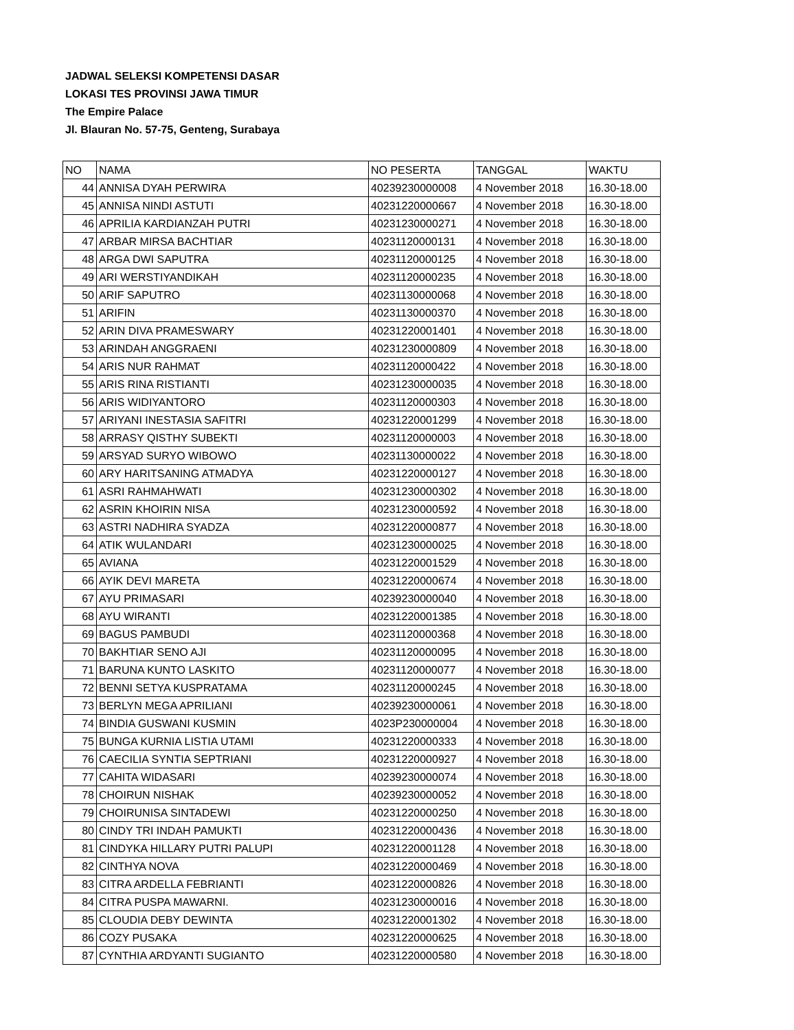JADWAL SELEKSI KOMPETENSI DASAR
LOKASI TES PROVINSI JAWA TIMUR
The Empire Palace
Jl. Blauran No. 57-75, Genteng, Surabaya
| NO | NAMA | NO PESERTA | TANGGAL | WAKTU |
| 44 | ANNISA DYAH PERWIRA | 40239230000008 | 4 November 2018 | 16.30-18.00 |
| 45 | ANNISA NINDI ASTUTI | 40231220000667 | 4 November 2018 | 16.30-18.00 |
| 46 | APRILIA KARDIANZAH PUTRI | 40231230000271 | 4 November 2018 | 16.30-18.00 |
| 47 | ARBAR MIRSA BACHTIAR | 40231120000131 | 4 November 2018 | 16.30-18.00 |
| 48 | ARGA DWI SAPUTRA | 40231120000125 | 4 November 2018 | 16.30-18.00 |
| 49 | ARI WERSTIYANDIKAH | 40231120000235 | 4 November 2018 | 16.30-18.00 |
| 50 | ARIF SAPUTRO | 40231130000068 | 4 November 2018 | 16.30-18.00 |
| 51 | ARIFIN | 40231130000370 | 4 November 2018 | 16.30-18.00 |
| 52 | ARIN DIVA PRAMESWARY | 40231220001401 | 4 November 2018 | 16.30-18.00 |
| 53 | ARINDAH ANGGRAENI | 40231230000809 | 4 November 2018 | 16.30-18.00 |
| 54 | ARIS NUR RAHMAT | 40231120000422 | 4 November 2018 | 16.30-18.00 |
| 55 | ARIS RINA RISTIANTI | 40231230000035 | 4 November 2018 | 16.30-18.00 |
| 56 | ARIS WIDIYANTORO | 40231120000303 | 4 November 2018 | 16.30-18.00 |
| 57 | ARIYANI INESTASIA SAFITRI | 40231220001299 | 4 November 2018 | 16.30-18.00 |
| 58 | ARRASY QISTHY SUBEKTI | 40231120000003 | 4 November 2018 | 16.30-18.00 |
| 59 | ARSYAD SURYO WIBOWO | 40231130000022 | 4 November 2018 | 16.30-18.00 |
| 60 | ARY HARITSANING ATMADYA | 40231220000127 | 4 November 2018 | 16.30-18.00 |
| 61 | ASRI RAHMAHWATI | 40231230000302 | 4 November 2018 | 16.30-18.00 |
| 62 | ASRIN KHOIRIN NISA | 40231230000592 | 4 November 2018 | 16.30-18.00 |
| 63 | ASTRI NADHIRA SYADZA | 40231220000877 | 4 November 2018 | 16.30-18.00 |
| 64 | ATIK WULANDARI | 40231230000025 | 4 November 2018 | 16.30-18.00 |
| 65 | AVIANA | 40231220001529 | 4 November 2018 | 16.30-18.00 |
| 66 | AYIK DEVI MARETA | 40231220000674 | 4 November 2018 | 16.30-18.00 |
| 67 | AYU PRIMASARI | 40239230000040 | 4 November 2018 | 16.30-18.00 |
| 68 | AYU WIRANTI | 40231220001385 | 4 November 2018 | 16.30-18.00 |
| 69 | BAGUS PAMBUDI | 40231120000368 | 4 November 2018 | 16.30-18.00 |
| 70 | BAKHTIAR SENO AJI | 40231120000095 | 4 November 2018 | 16.30-18.00 |
| 71 | BARUNA KUNTO LASKITO | 40231120000077 | 4 November 2018 | 16.30-18.00 |
| 72 | BENNI SETYA KUSPRATAMA | 40231120000245 | 4 November 2018 | 16.30-18.00 |
| 73 | BERLYN MEGA APRILIANI | 40239230000061 | 4 November 2018 | 16.30-18.00 |
| 74 | BINDIA GUSWANI KUSMIN | 4023P230000004 | 4 November 2018 | 16.30-18.00 |
| 75 | BUNGA KURNIA LISTIA UTAMI | 40231220000333 | 4 November 2018 | 16.30-18.00 |
| 76 | CAECILIA SYNTIA SEPTRIANI | 40231220000927 | 4 November 2018 | 16.30-18.00 |
| 77 | CAHITA WIDASARI | 40239230000074 | 4 November 2018 | 16.30-18.00 |
| 78 | CHOIRUN NISHAK | 40239230000052 | 4 November 2018 | 16.30-18.00 |
| 79 | CHOIRUNISA SINTADEWI | 40231220000250 | 4 November 2018 | 16.30-18.00 |
| 80 | CINDY TRI INDAH PAMUKTI | 40231220000436 | 4 November 2018 | 16.30-18.00 |
| 81 | CINDYKA HILLARY PUTRI PALUPI | 40231220001128 | 4 November 2018 | 16.30-18.00 |
| 82 | CINTHYA NOVA | 40231220000469 | 4 November 2018 | 16.30-18.00 |
| 83 | CITRA ARDELLA FEBRIANTI | 40231220000826 | 4 November 2018 | 16.30-18.00 |
| 84 | CITRA PUSPA MAWARNI. | 40231230000016 | 4 November 2018 | 16.30-18.00 |
| 85 | CLOUDIA DEBY DEWINTA | 40231220001302 | 4 November 2018 | 16.30-18.00 |
| 86 | COZY PUSAKA | 40231220000625 | 4 November 2018 | 16.30-18.00 |
| 87 | CYNTHIA ARDYANTI SUGIANTO | 40231220000580 | 4 November 2018 | 16.30-18.00 |